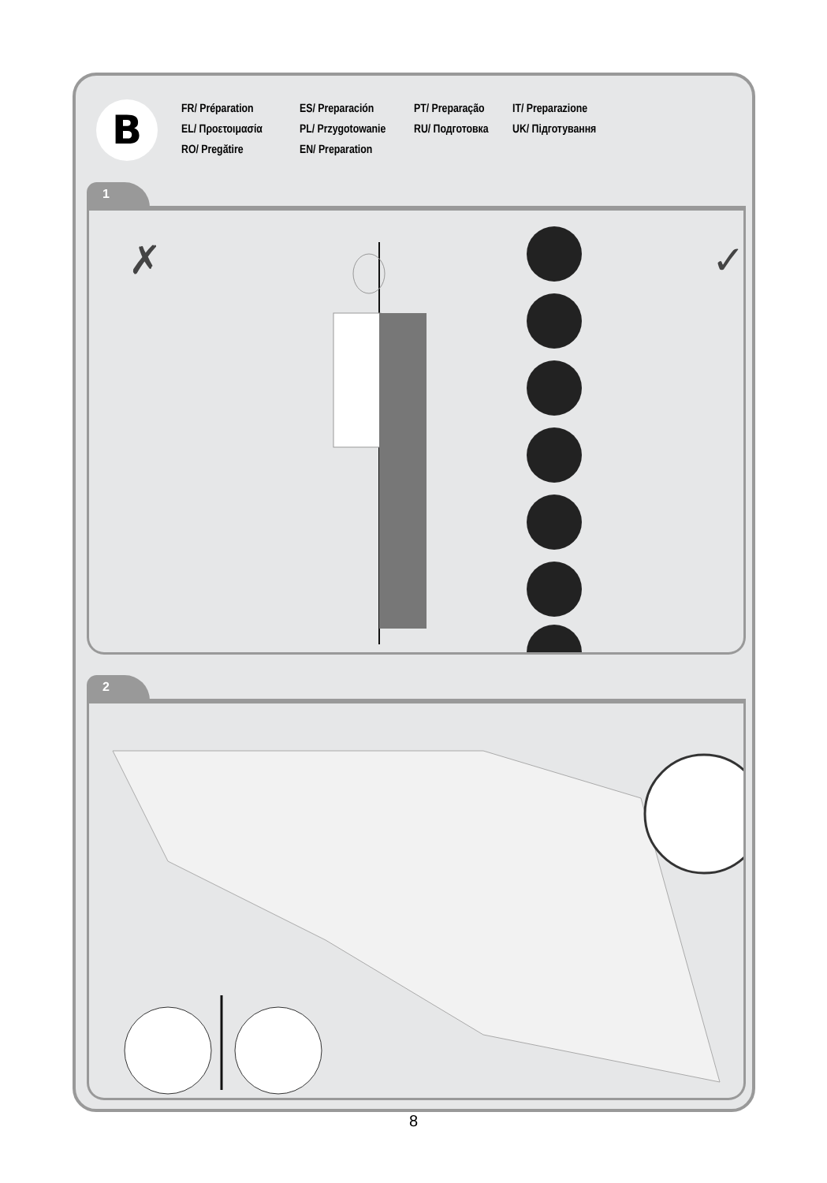B
FR/ Préparation
ES/ Preparación
PT/ Preparação
IT/ Preparazione
EL/ Προετοιμασία
PL/ Przygotowanie
RU/ Подготовка
UK/ Підготування
RO/ Pregătire
EN/ Preparation
1
✗
✓
2
8